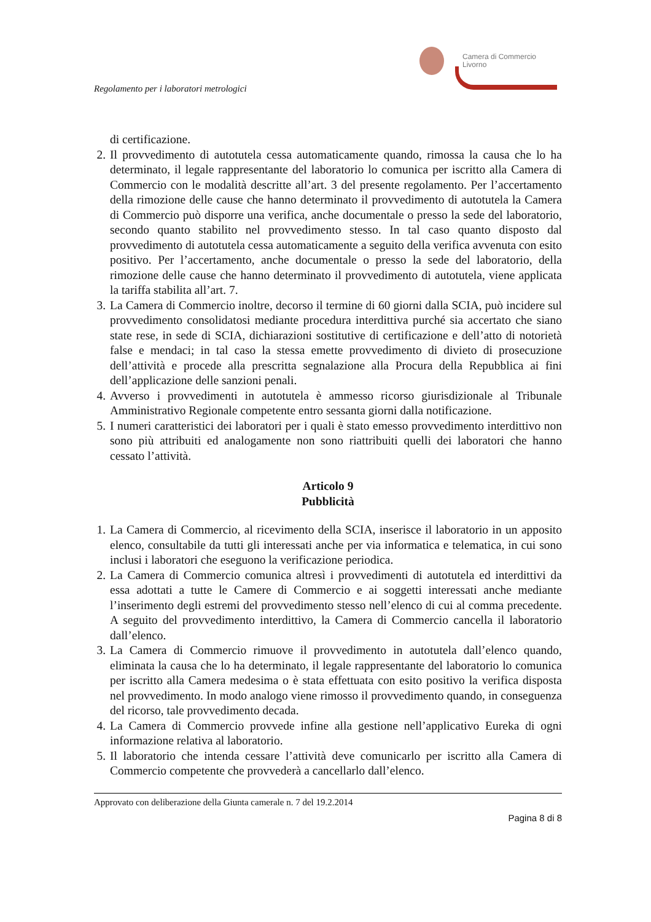Regolamento per i laboratori metrologici
Camera di Commercio
Livorno
di certificazione.
2. Il provvedimento di autotutela cessa automaticamente quando, rimossa la causa che lo ha determinato, il legale rappresentante del laboratorio lo comunica per iscritto alla Camera di Commercio con le modalità descritte all’art. 3 del presente regolamento. Per l’accertamento della rimozione delle cause che hanno determinato il provvedimento di autotutela la Camera di Commercio può disporre una verifica, anche documentale o presso la sede del laboratorio, secondo quanto stabilito nel provvedimento stesso. In tal caso quanto disposto dal provvedimento di autotutela cessa automaticamente a seguito della verifica avvenuta con esito positivo. Per l’accertamento, anche documentale o presso la sede del laboratorio, della rimozione delle cause che hanno determinato il provvedimento di autotutela, viene applicata la tariffa stabilita all’art. 7.
3. La Camera di Commercio inoltre, decorso il termine di 60 giorni dalla SCIA, può incidere sul provvedimento consolidatosi mediante procedura interdittiva purché sia accertato che siano state rese, in sede di SCIA, dichiarazioni sostitutive di certificazione e dell’atto di notorietà false e mendaci; in tal caso la stessa emette provvedimento di divieto di prosecuzione dell’attività e procede alla prescritta segnalazione alla Procura della Repubblica ai fini dell’applicazione delle sanzioni penali.
4. Avverso i provvedimenti in autotutela è ammesso ricorso giurisdizionale al Tribunale Amministrativo Regionale competente entro sessanta giorni dalla notificazione.
5. I numeri caratteristici dei laboratori per i quali è stato emesso provvedimento interdittivo non sono più attribuiti ed analogamente non sono riattribuiti quelli dei laboratori che hanno cessato l’attività.
Articolo 9
Pubblicità
1. La Camera di Commercio, al ricevimento della SCIA, inserisce il laboratorio in un apposito elenco, consultabile da tutti gli interessati anche per via informatica e telematica, in cui sono inclusi i laboratori che eseguono la verificazione periodica.
2. La Camera di Commercio comunica altresì i provvedimenti di autotutela ed interdittivi da essa adottati a tutte le Camere di Commercio e ai soggetti interessati anche mediante l’inserimento degli estremi del provvedimento stesso nell’elenco di cui al comma precedente. A seguito del provvedimento interdittivo, la Camera di Commercio cancella il laboratorio dall’elenco.
3. La Camera di Commercio rimuove il provvedimento in autotutela dall’elenco quando, eliminata la causa che lo ha determinato, il legale rappresentante del laboratorio lo comunica per iscritto alla Camera medesima o è stata effettuata con esito positivo la verifica disposta nel provvedimento. In modo analogo viene rimosso il provvedimento quando, in conseguenza del ricorso, tale provvedimento decada.
4. La Camera di Commercio provvede infine alla gestione nell’applicativo Eureka di ogni informazione relativa al laboratorio.
5. Il laboratorio che intenda cessare l’attività deve comunicarlo per iscritto alla Camera di Commercio competente che provvederà a cancellarlo dall’elenco.
Approvato con deliberazione della Giunta camerale n. 7 del 19.2.2014
Pagina 8 di 8